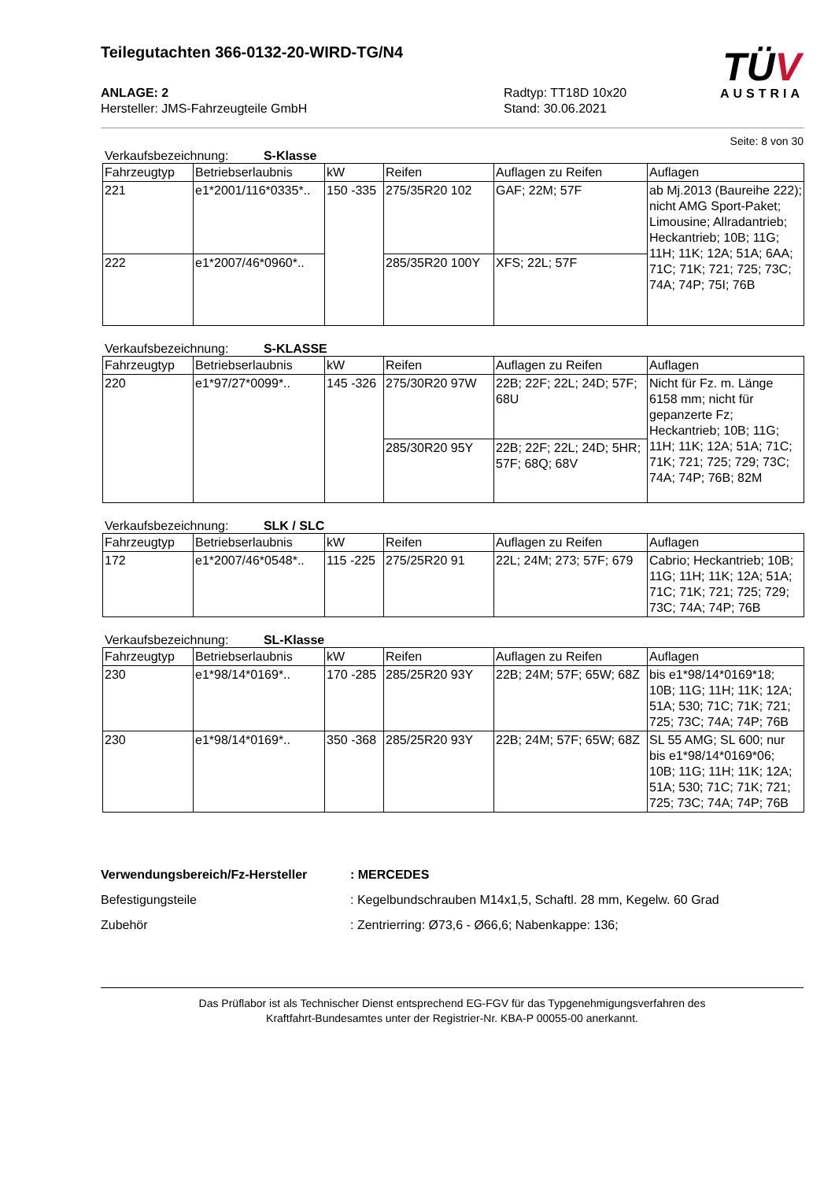Teilegutachten 366-0132-20-WIRD-TG/N4
TÜV
AUSTRIA
ANLAGE: 2
Hersteller: JMS-Fahrzeugteile GmbH
Radtyp: TT18D 10x20
Stand: 30.06.2021
Seite: 8 von 30
Verkaufsbezeichnung: S-Klasse
| Fahrzeugtyp | Betriebserlaubnis | kW | Reifen | Auflagen zu Reifen | Auflagen |
| --- | --- | --- | --- | --- | --- |
| 221 | e1*2001/116*0335*.. | 150 -335 | 275/35R20 102 | GAF; 22M; 57F | ab Mj.2013 (Baureihe 222); nicht AMG Sport-Paket; Limousine; Allradantrieb; Heckantrieb; 10B; 11G; 11H; 11K; 12A; 51A; 6AA; 71C; 71K; 721; 725; 73C; 74A; 74P; 75I; 76B |
| 222 | e1*2007/46*0960*.. | | 285/35R20 100Y | XFS; 22L; 57F | |
Verkaufsbezeichnung: S-KLASSE
| Fahrzeugtyp | Betriebserlaubnis | kW | Reifen | Auflagen zu Reifen | Auflagen |
| --- | --- | --- | --- | --- | --- |
| 220 | e1*97/27*0099*.. | 145 -326 | 275/30R20 97W | 22B; 22F; 22L; 24D; 57F; 68U | Nicht für Fz. m. Länge 6158 mm; nicht für gepanzerte Fz; Heckantrieb; 10B; 11G; 11H; 11K; 12A; 51A; 71C; 71K; 721; 725; 729; 73C; 74A; 74P; 76B; 82M |
| | | | 285/30R20 95Y | 22B; 22F; 22L; 24D; 5HR; 57F; 68Q; 68V | |
Verkaufsbezeichnung: SLK / SLC
| Fahrzeugtyp | Betriebserlaubnis | kW | Reifen | Auflagen zu Reifen | Auflagen |
| --- | --- | --- | --- | --- | --- |
| 172 | e1*2007/46*0548*.. | 115 -225 | 275/25R20 91 | 22L; 24M; 273; 57F; 679 | Cabrio; Heckantrieb; 10B; 11G; 11H; 11K; 12A; 51A; 71C; 71K; 721; 725; 729; 73C; 74A; 74P; 76B |
Verkaufsbezeichnung: SL-Klasse
| Fahrzeugtyp | Betriebserlaubnis | kW | Reifen | Auflagen zu Reifen | Auflagen |
| --- | --- | --- | --- | --- | --- |
| 230 | e1*98/14*0169*.. | 170 -285 | 285/25R20 93Y | 22B; 24M; 57F; 65W; 68Z | bis e1*98/14*0169*18; 10B; 11G; 11H; 11K; 12A; 51A; 530; 71C; 71K; 721; 725; 73C; 74A; 74P; 76B |
| 230 | e1*98/14*0169*.. | 350 -368 | 285/25R20 93Y | 22B; 24M; 57F; 65W; 68Z | SL 55 AMG; SL 600; nur bis e1*98/14*0169*06; 10B; 11G; 11H; 11K; 12A; 51A; 530; 71C; 71K; 721; 725; 73C; 74A; 74P; 76B |
Verwendungsbereich/Fz-Hersteller: MERCEDES
Befestigungsteile: Kegelbundschrauben M14x1,5, Schaftl. 28 mm, Kegelw. 60 Grad
Zubehör: Zentrierring: Ø73,6 - Ø66,6; Nabenkappe: 136;
Das Prüflabor ist als Technischer Dienst entsprechend EG-FGV für das Typgenehmigungsverfahren des
Kraftfahrt-Bundesamtes unter der Registrier-Nr. KBA-P 00055-00 anerkannt.